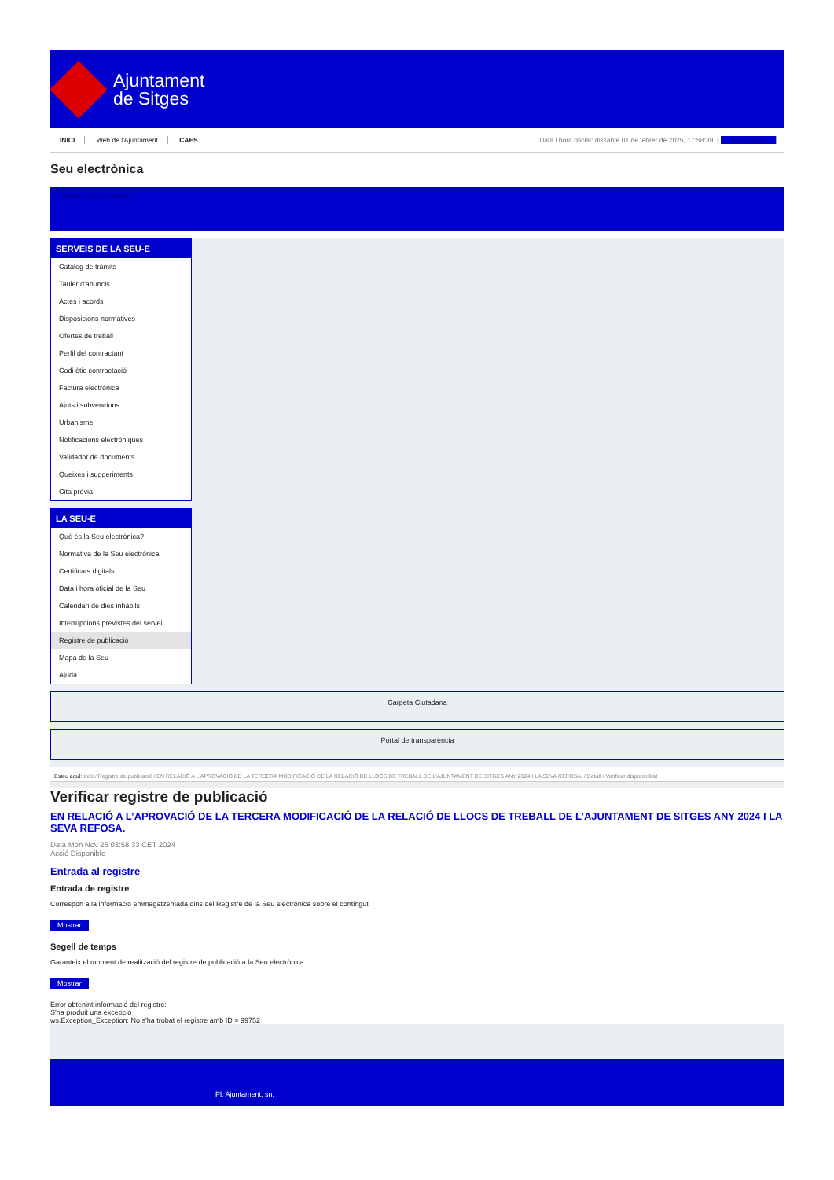Ajuntament
de Sitges
INICI Web de l'Ajuntament CAES
Data i hora oficial: dissabte 01 de febrer de 2025, 17:58:39 | Seleccioneu
Seu electrònica
Obtenir còpia autèntica
SERVEIS DE LA SEU-E
Catàleg de tràmits
Tauler d'anuncis
Actes i acords
Disposicions normatives
Ofertes de treball
Perfil del contractant
Codi ètic contractació
Factura electrònica
Ajuts i subvencions
Urbanisme
Notificacions electròniques
Validador de documents
Queixes i suggeriments
Cita prèvia
LA SEU-E
Què és la Seu electrònica?
Normativa de la Seu electrònica
Certificats digitals
Data i hora oficial de la Seu
Calendari de dies inhàbils
Interrupcions previstes del servei
Registre de publicació
Mapa de la Seu
Ajuda
Carpeta Ciutadana
Portal de transparència
Esteu aquí: Inici / Registre de publicació / EN RELACIÓ A L'APROVACIÓ DE LA TERCERA MODIFICACIÓ DE LA RELACIÓ DE LLOCS DE TREBALL DE L'AJUNTAMENT DE SITGES ANY 2024 I LA SEVA REFOSA. / Detall / Verificar disponibilitat
Verificar registre de publicació
EN RELACIÓ A L’APROVACIÓ DE LA TERCERA MODIFICACIÓ DE LA RELACIÓ DE LLOCS DE TREBALL DE L’AJUNTAMENT DE SITGES ANY 2024 I LA SEVA REFOSA.
Data Mon Nov 25 03:58:33 CET 2024
Acció Disponible
Entrada al registre
Entrada de registre
Correspon a la informació emmagatzemada dins del Registre de la Seu electrònica sobre el contingut
Mostrar
Segell de temps
Garanteix el moment de realització del registre de publicació a la Seu electrònica
Mostrar
Error obtenint informació del registre:
S'ha produit una excepció
ws.Exception_Exception: No s'ha trobat el registre amb ID = 99752
Pl. Ajuntament, sn.